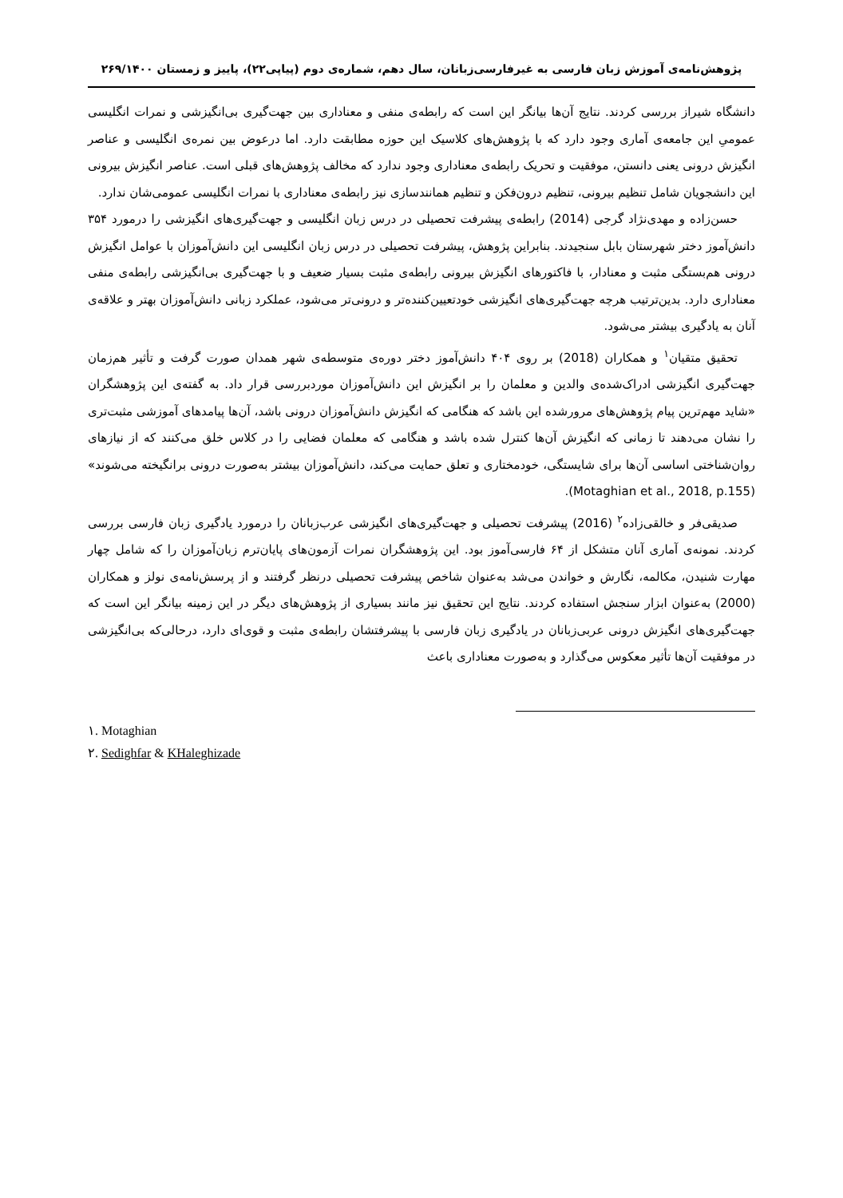پژوهش‌نامه‌ی آموزش زبان فارسی به غیرفارسی‌زبانان، سال دهم، شماره‌ی دوم (پیاپی۲۲)، پاییز و زمستان ۲۶۹/۱۴۰۰
دانشگاه شیراز بررسی کردند. نتایج آن‌ها بیانگر این است که رابطه‌ی منفی و معناداری بین جهت‌گیری بی‌انگیزشی و نمرات انگلیسی عمومیِ این جامعه‌ی آماری وجود دارد که با پژوهش‌های کلاسیک این حوزه مطابقت دارد. اما درعوض بین نمره‌ی انگلیسی و عناصر انگیزش درونی یعنی دانستن، موفقیت و تحریک رابطه‌ی معناداری وجود ندارد که مخالف پژوهش‌های قبلی است. عناصر انگیزش بیرونی این دانشجویان شامل تنظیم بیرونی، تنظیم درون‌فکن و تنظیم همانندسازی نیز رابطه‌ی معناداری با نمرات انگلیسی عمومی‌شان ندارد.
حسن‌زاده و مهدی‌نژاد گرجی (2014) رابطه‌ی پیشرفت تحصیلی در درس زبان انگلیسی و جهت‌گیری‌های انگیزشی را درمورد ۳۵۴ دانش‌آموز دختر شهرستان بابل سنجیدند. بنابراین پژوهش، پیشرفت تحصیلی در درس زبان انگلیسی این دانش‌آموزان با عوامل انگیزش درونی هم‌بستگی مثبت و معنادار، با فاکتورهای انگیزش بیرونی رابطه‌ی مثبت بسیار ضعیف و با جهت‌گیری بی‌انگیزشی رابطه‌ی منفی معناداری دارد. بدین‌ترتیب هرچه جهت‌گیری‌های انگیزشی خودتعیین‌کننده‌تر و درونی‌تر می‌شود، عملکرد زبانی دانش‌آموزان بهتر و علاقه‌ی آنان به یادگیری بیشتر می‌شود.
تحقیق متقیان<sup>۱</sup> و همکاران (2018) بر روی ۴۰۴ دانش‌آموز دختر دوره‌ی متوسطه‌ی شهر همدان صورت گرفت و تأثیر هم‌زمان جهت‌گیری انگیزشی ادراک‌شده‌ی والدین و معلمان را بر انگیزش این دانش‌آموزان موردبررسی قرار داد. به گفته‌ی این پژوهشگران «شاید مهم‌ترین پیام پژوهش‌های مرورشده این باشد که هنگامی که انگیزش دانش‌آموزان درونی باشد، آن‌ها پیامدهای آموزشی مثبت‌تری را نشان می‌دهند تا زمانی که انگیزش آن‌ها کنترل شده باشد و هنگامی که معلمان فضایی را در کلاس خلق می‌کنند که از نیازهای روان‌شناختی اساسی آن‌ها برای شایستگی، خودمختاری و تعلق حمایت می‌کند، دانش‌آموزان بیشتر به‌صورت درونی برانگیخته می‌شوند» (Motaghian et al., 2018, p.155).
صدیقی‌فر و خالقی‌زاده<sup>۲</sup> (2016) پیشرفت تحصیلی و جهت‌گیری‌های انگیزشی عرب‌زبانان را درمورد یادگیری زبان فارسی بررسی کردند. نمونه‌ی آماری آنان متشکل از ۶۴ فارسی‌آموز بود. این پژوهشگران نمرات آزمون‌های پایان‌ترم زبان‌آموزان را که شامل چهار مهارت شنیدن، مکالمه، نگارش و خواندن می‌شد به‌عنوان شاخص پیشرفت تحصیلی درنظر گرفتند و از پرسش‌نامه‌ی نولز و همکاران (2000) به‌عنوان ابزار سنجش استفاده کردند. نتایج این تحقیق نیز مانند بسیاری از پژوهش‌های دیگر در این زمینه بیانگر این است که جهت‌گیری‌های انگیزش درونی عربی‌زبانان در یادگیری زبان فارسی با پیشرفتشان رابطه‌ی مثبت و قوی‌ای دارد، درحالی‌که بی‌انگیزشی در موفقیت آن‌ها تأثیر معکوس می‌گذارد و به‌صورت معناداری باعث
۱. Motaghian
۲. Sedighfar & KHaleghizade